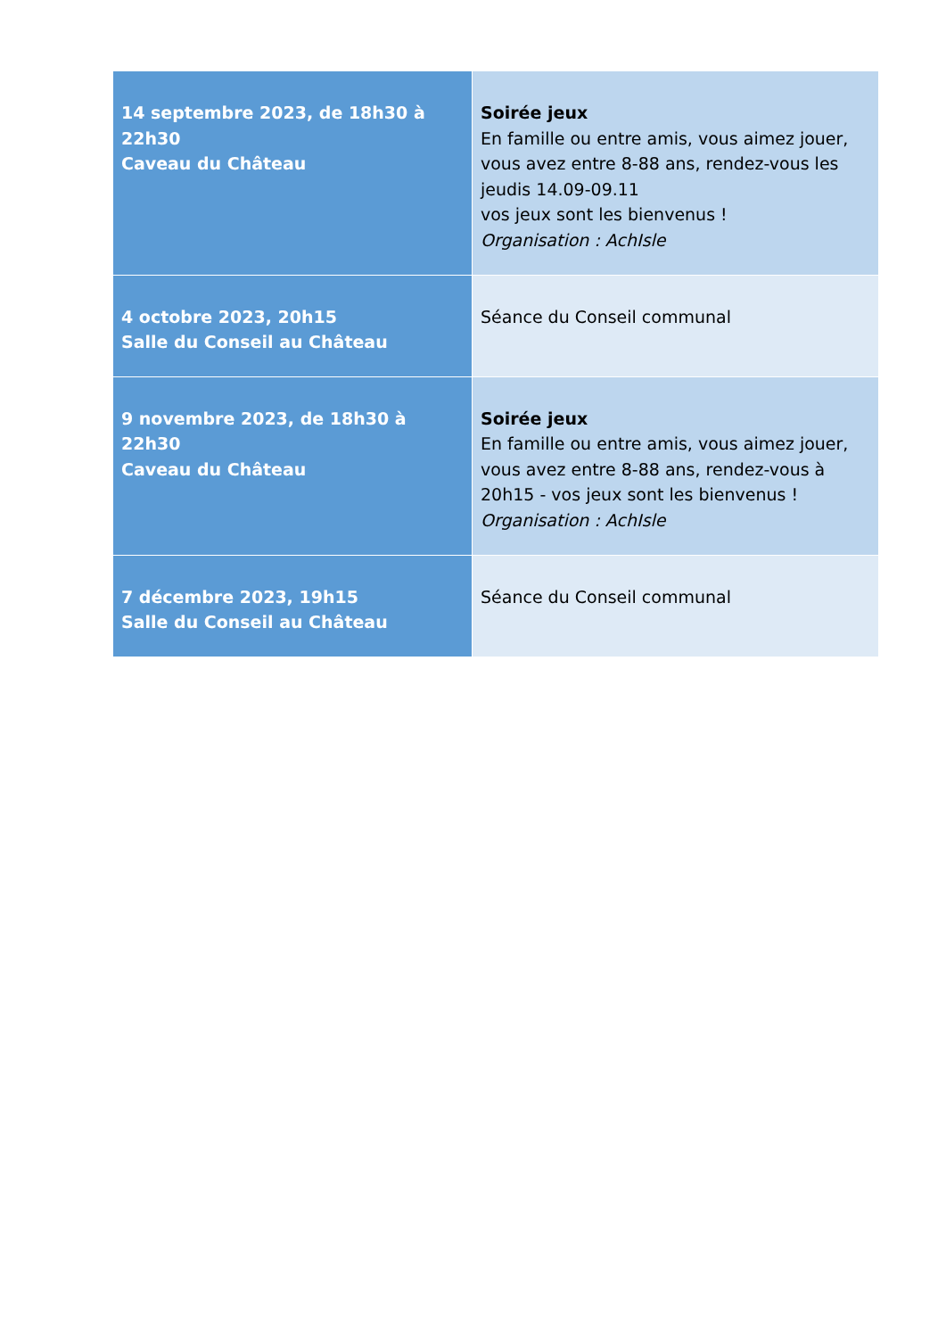| 14 septembre 2023, de 18h30 à 22h30 Caveau du Château | Soirée jeux En famille ou entre amis, vous aimez jouer, vous avez entre 8-88 ans, rendez-vous les jeudis 14.09-09.11 vos jeux sont les bienvenus ! Organisation : AchIsle |
| 4 octobre 2023, 20h15 Salle du Conseil au Château | Séance du Conseil communal |
| 9 novembre 2023, de 18h30 à 22h30 Caveau du Château | Soirée jeux En famille ou entre amis, vous aimez jouer, vous avez entre 8-88 ans, rendez-vous à 20h15 - vos jeux sont les bienvenus ! Organisation : AchIsle |
| 7 décembre 2023, 19h15 Salle du Conseil au Château | Séance du Conseil communal |